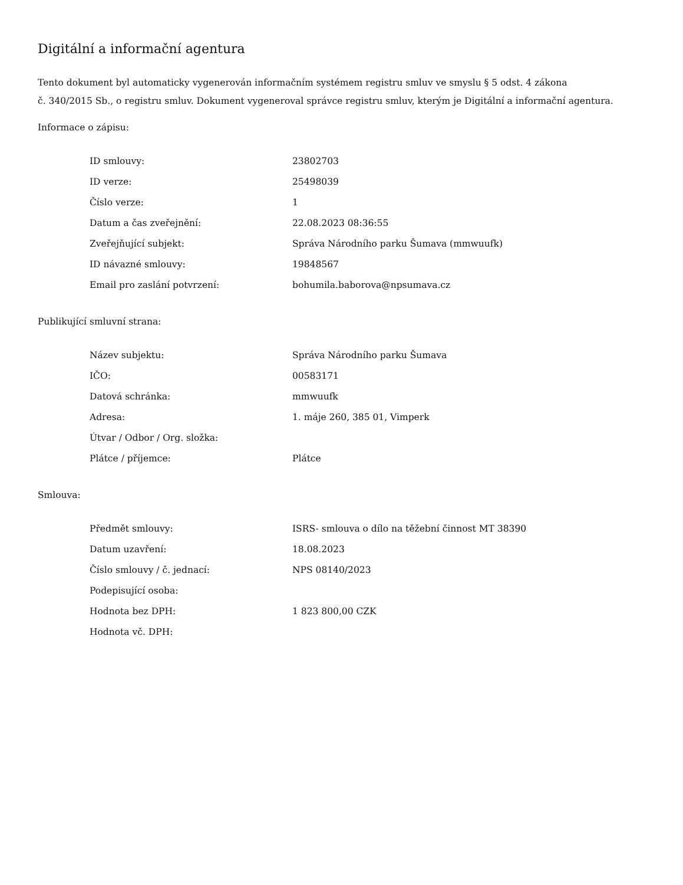Digitální a informační agentura
Tento dokument byl automaticky vygenerován informačním systémem registru smluv ve smyslu § 5 odst. 4 zákona
č. 340/2015 Sb., o registru smluv. Dokument vygeneroval správce registru smluv, kterým je Digitální a informační agentura.
Informace o zápisu:
| ID smlouvy: | 23802703 |
| ID verze: | 25498039 |
| Číslo verze: | 1 |
| Datum a čas zveřejnění: | 22.08.2023 08:36:55 |
| Zveřejňující subjekt: | Správa Národního parku Šumava (mmwuufk) |
| ID návazné smlouvy: | 19848567 |
| Email pro zaslání potvrzení: | bohumila.baborova@npsumava.cz |
Publikující smluvní strana:
| Název subjektu: | Správa Národního parku Šumava |
| IČO: | 00583171 |
| Datová schránka: | mmwuufk |
| Adresa: | 1. máje 260, 385 01, Vimperk |
| Útvar / Odbor / Org. složka: | |
| Plátce / příjemce: | Plátce |
Smlouva:
| Předmět smlouvy: | ISRS- smlouva o dílo na těžební činnost MT 38390 |
| Datum uzavření: | 18.08.2023 |
| Číslo smlouvy / č. jednací: | NPS 08140/2023 |
| Podepisující osoba: | |
| Hodnota bez DPH: | 1 823 800,00 CZK |
| Hodnota vč. DPH: | |